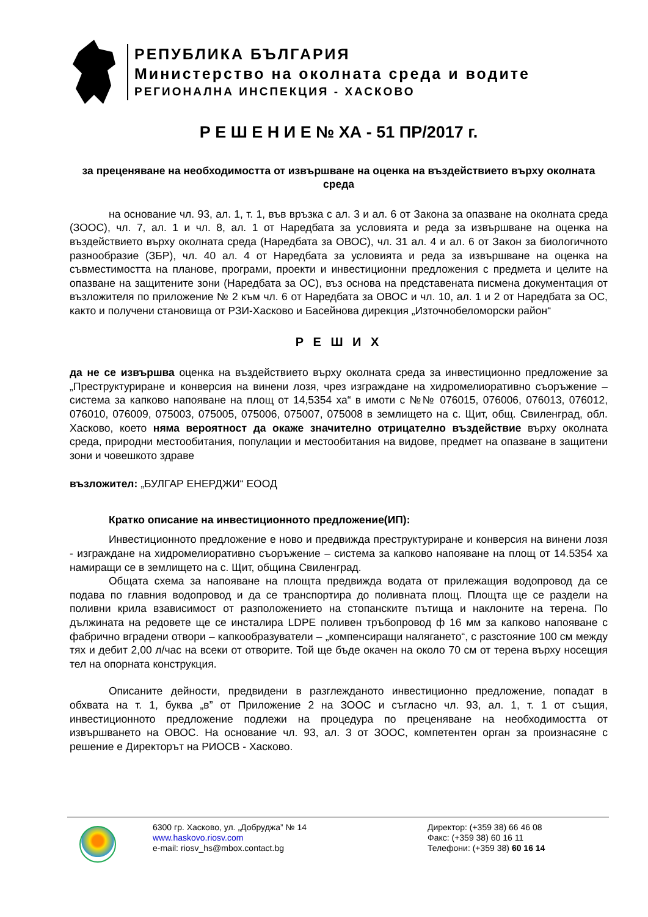РЕПУБЛИКА БЪЛГАРИЯ
Министерство на околната среда и водите
РЕГИОНАЛНА ИНСПЕКЦИЯ - ХАСКОВО
Р Е Ш Е Н И Е № ХА - 51 ПР/2017 г.
за преценяване на необходимостта от извършване на оценка на въздействието върху околната среда
на основание чл. 93, ал. 1, т. 1, във връзка с ал. 3 и ал. 6 от Закона за опазване на околната среда (ЗООС), чл. 7, ал. 1 и чл. 8, ал. 1 от Наредбата за условията и реда за извършване на оценка на въздействието върху околната среда (Наредбата за ОВОС), чл. 31 ал. 4 и ал. 6 от Закон за биологичното разнообразие (ЗБР), чл. 40 ал. 4 от Наредбата за условията и реда за извършване на оценка на съвместимостта на планове, програми, проекти и инвестиционни предложения с предмета и целите на опазване на защитените зони (Наредбата за ОС), въз основа на представената писмена документация от възложителя по приложение № 2 към чл. 6 от Наредбата за ОВОС и чл. 10, ал. 1 и 2 от Наредбата за ОС, както и получени становища от РЗИ-Хасково и Басейнова дирекция „Източнобеломорски район“
Р Е Ш И Х
да не се извършва оценка на въздействието върху околната среда за инвестиционно предложение за „Преструктуриране и конверсия на винени лозя, чрез изграждане на хидромелиоративно съоръжение – система за капково напояване на площ от 14,5354 ха“ в имоти с №№ 076015, 076006, 076013, 076012, 076010, 076009, 075003, 075005, 075006, 075007, 075008 в землището на с. Щит, общ. Свиленград, обл. Хасково, което няма вероятност да окаже значително отрицателно въздействие върху околната среда, природни местообитания, популации и местообитания на видове, предмет на опазване в защитени зони и човешкото здраве
възложител: „БУЛГАР ЕНЕРДЖИ“ ЕООД
Кратко описание на инвестиционното предложение(ИП):
Инвестиционното предложение е ново и предвижда преструктуриране и конверсия на винени лозя - изграждане на хидромелиоративно съоръжение – система за капково напояване на площ от 14.5354 ха намиращи се в землището на с. Щит, община Свиленград.
Общата схема за напояване на площта предвижда водата от прилежащия водопровод да се подава по главния водопровод и да се транспортира до поливната площ. Площта ще се раздели на поливни крила взависимост от разположението на стопанските пътища и наклоните на терена. По дължината на редовете ще се инсталира LDPE поливен тръбопровод ф 16 мм за капково напояване с фабрично вградени отвори – капкообразуватели – „компенсиращи налягането“, с разстояние 100 см между тях и дебит 2,00 л/час на всеки от отворите. Той ще бъде окачен на около 70 см от терена върху носещия тел на опорната конструкция.
Описаните дейности, предвидени в разглежданото инвестиционно предложение, попадат в обхвата на т. 1, буква „в” от Приложение 2 на ЗООС и съгласно чл. 93, ал. 1, т. 1 от същия, инвестиционното предложение подлежи на процедура по преценяване на необходимостта от извършването на ОВОС. На основание чл. 93, ал. 3 от ЗООС, компетентен орган за произнасяне с решение е Директорът на РИОСВ - Хасково.
6300 гр. Хасково, ул. „Добруджа” № 14
www.haskovo.riosv.com
e-mail: riosv_hs@mbox.contact.bg
Директор: (+359 38) 66 46 08
Факс: (+359 38) 60 16 11
Телефони: (+359 38) 60 16 14